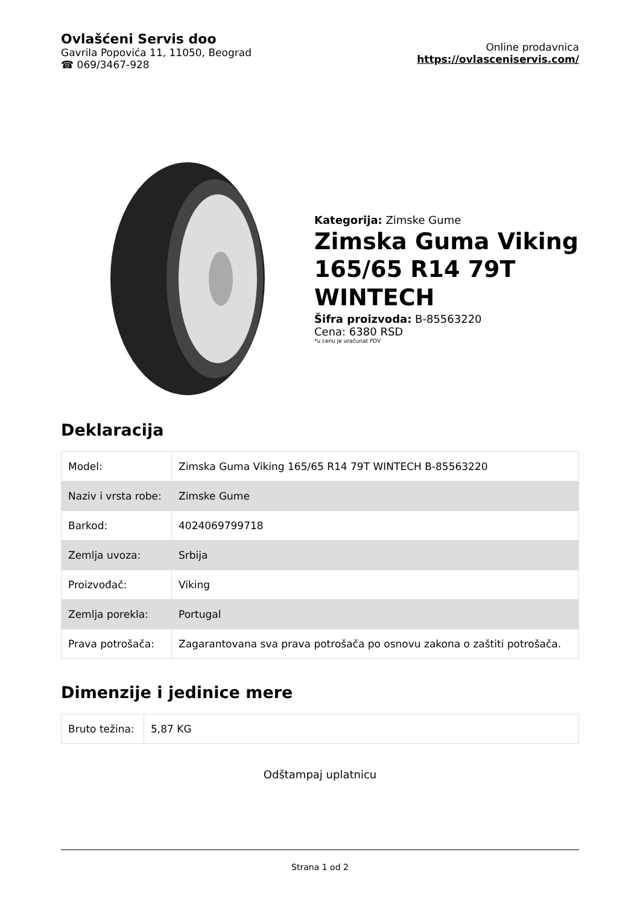Ovlašćeni Servis doo
Gavrila Popovića 11, 11050, Beograd
☎ 069/3467-928
Online prodavnica
https://ovlasceniservis.com/
Kategorija: Zimske Gume
Zimska Guma Viking 165/65 R14 79T WINTECH
Šifra proizvoda: B-85563220
Cena: 6380 RSD
*u cenu je uračunat PDV
Deklaracija
| Model: | Zimska Guma Viking 165/65 R14 79T WINTECH B-85563220 |
| Naziv i vrsta robe: | Zimske Gume |
| Barkod: | 4024069799718 |
| Zemlja uvoza: | Srbija |
| Proizvođač: | Viking |
| Zemlja porekla: | Portugal |
| Prava potrošača: | Zagarantovana sva prava potrošača po osnovu zakona o zaštiti potrošača. |
Dimenzije i jedinice mere
| Bruto težina: | 5,87 KG |
Odštampaj uplatnicu
Strana 1 od 2